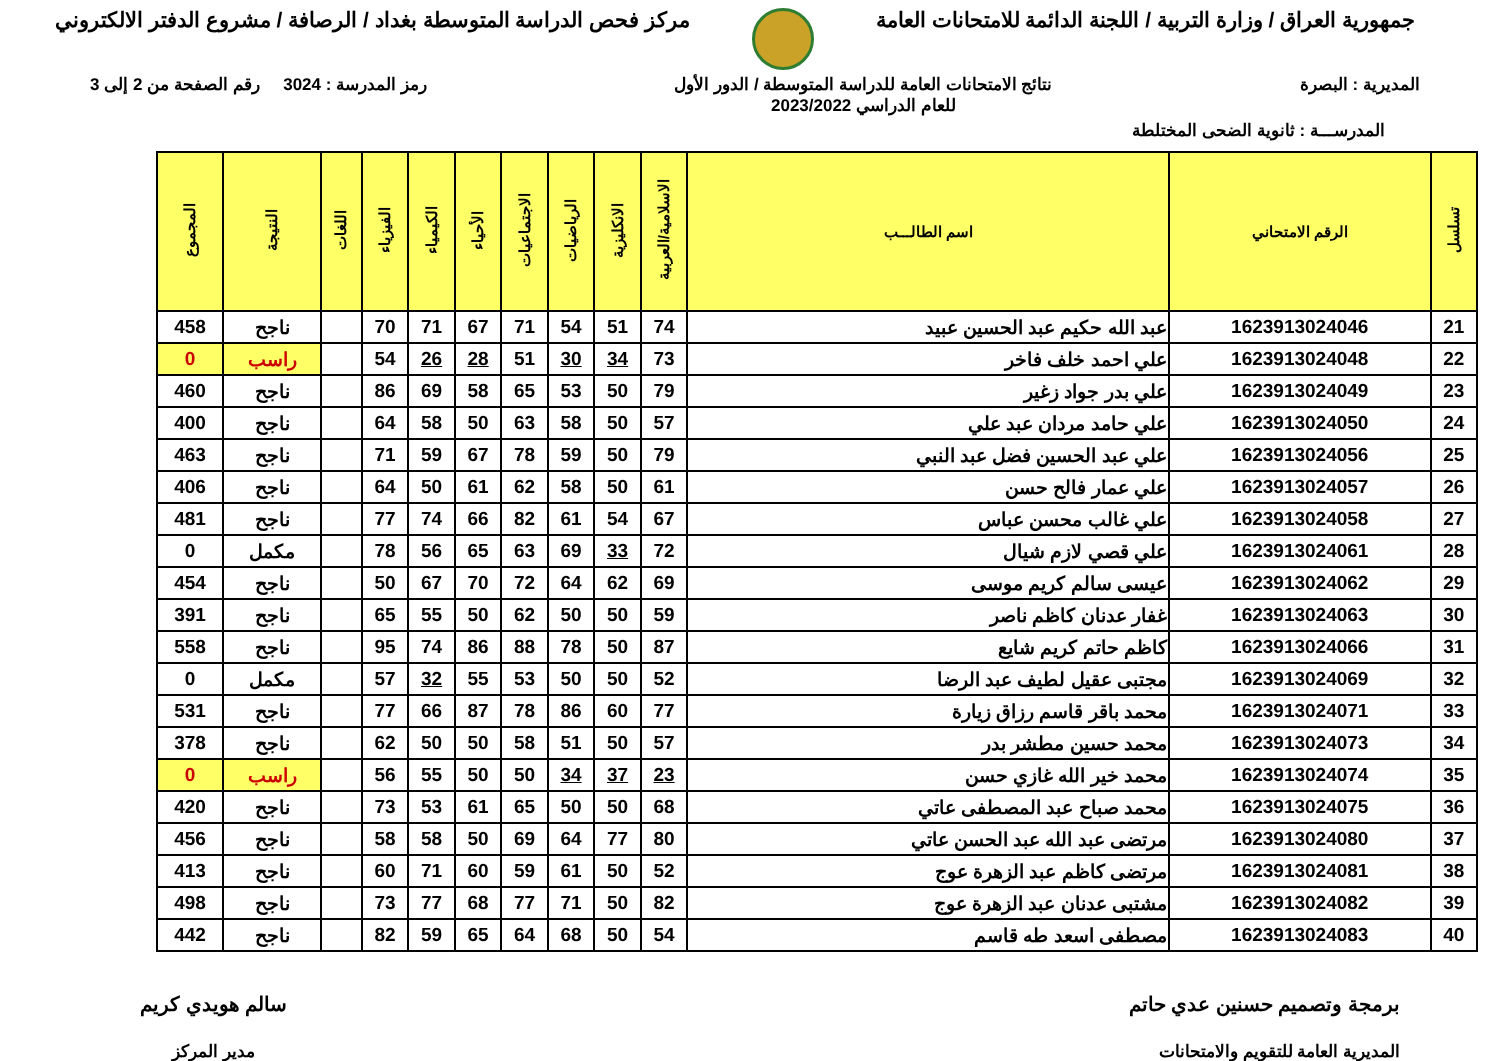جمهورية العراق / وزارة التربية / اللجنة الدائمة للامتحانات العامة
مركز فحص الدراسة المتوسطة بغداد / الرصافة / مشروع الدفتر الالكتروني
المديرية : البصرة نتائج الامتحانات العامة للدراسة المتوسطة / الدور الأول
للعام الدراسي 2023/2022
رمز المدرسة : 3024 رقم الصفحة من 2 إلى 3
المدرســـة : ثانوية الضحى المختلطة
| تسلسل | الرقم الامتحاني | اسم الطالـــب | الاسلامية/العربية | الانكليزية | الرياضيات | الاجتماعيات | الأحياء | الكيمياء | الفيزياء | اللغات | النتيجة | المجموع |
| --- | --- | --- | --- | --- | --- | --- | --- | --- | --- | --- | --- | --- |
| 21 | 1623913024046 | عبد الله حكيم عبد الحسين عبيد | 74 | 51 | 54 | 71 | 67 | 71 | 70 | | ناجح | 458 |
| 22 | 1623913024048 | علي احمد خلف فاخر | 73 | 34 | 30 | 51 | 28 | 26 | 54 | | راسب | 0 |
| 23 | 1623913024049 | علي بدر جواد زغير | 79 | 50 | 53 | 65 | 58 | 69 | 86 | | ناجح | 460 |
| 24 | 1623913024050 | علي حامد مردان عبد علي | 57 | 50 | 58 | 63 | 50 | 58 | 64 | | ناجح | 400 |
| 25 | 1623913024056 | علي عبد الحسين فضل عبد النبي | 79 | 50 | 59 | 78 | 67 | 59 | 71 | | ناجح | 463 |
| 26 | 1623913024057 | علي عمار فالح حسن | 61 | 50 | 58 | 62 | 61 | 50 | 64 | | ناجح | 406 |
| 27 | 1623913024058 | علي غالب محسن عباس | 67 | 54 | 61 | 82 | 66 | 74 | 77 | | ناجح | 481 |
| 28 | 1623913024061 | علي قصي لازم شيال | 72 | 33 | 69 | 63 | 65 | 56 | 78 | | مكمل | 0 |
| 29 | 1623913024062 | عيسى سالم كريم موسى | 69 | 62 | 64 | 72 | 70 | 67 | 50 | | ناجح | 454 |
| 30 | 1623913024063 | غفار عدنان كاظم ناصر | 59 | 50 | 50 | 62 | 50 | 55 | 65 | | ناجح | 391 |
| 31 | 1623913024066 | كاظم حاتم كريم شايع | 87 | 50 | 78 | 88 | 86 | 74 | 95 | | ناجح | 558 |
| 32 | 1623913024069 | مجتبى عقيل لطيف عبد الرضا | 52 | 50 | 50 | 53 | 55 | 32 | 57 | | مكمل | 0 |
| 33 | 1623913024071 | محمد باقر قاسم رزاق زيارة | 77 | 60 | 86 | 78 | 87 | 66 | 77 | | ناجح | 531 |
| 34 | 1623913024073 | محمد حسين مطشر بدر | 57 | 50 | 51 | 58 | 50 | 50 | 62 | | ناجح | 378 |
| 35 | 1623913024074 | محمد خير الله غازي حسن | 23 | 37 | 34 | 50 | 50 | 55 | 56 | | راسب | 0 |
| 36 | 1623913024075 | محمد صباح عبد المصطفى عاتي | 68 | 50 | 50 | 65 | 61 | 53 | 73 | | ناجح | 420 |
| 37 | 1623913024080 | مرتضى عبد الله عبد الحسن عاتي | 80 | 77 | 64 | 69 | 50 | 58 | 58 | | ناجح | 456 |
| 38 | 1623913024081 | مرتضى كاظم عبد الزهرة عوج | 52 | 50 | 61 | 59 | 60 | 71 | 60 | | ناجح | 413 |
| 39 | 1623913024082 | مشتبى عدنان عبد الزهرة عوج | 82 | 50 | 71 | 77 | 68 | 77 | 73 | | ناجح | 498 |
| 40 | 1623913024083 | مصطفى اسعد طه قاسم | 54 | 50 | 68 | 64 | 65 | 59 | 82 | | ناجح | 442 |
برمجة وتصميم حسنين عدي حاتم
المديرية العامة للتقويم والامتحانات
سالم هويدي كريم
مدير المركز